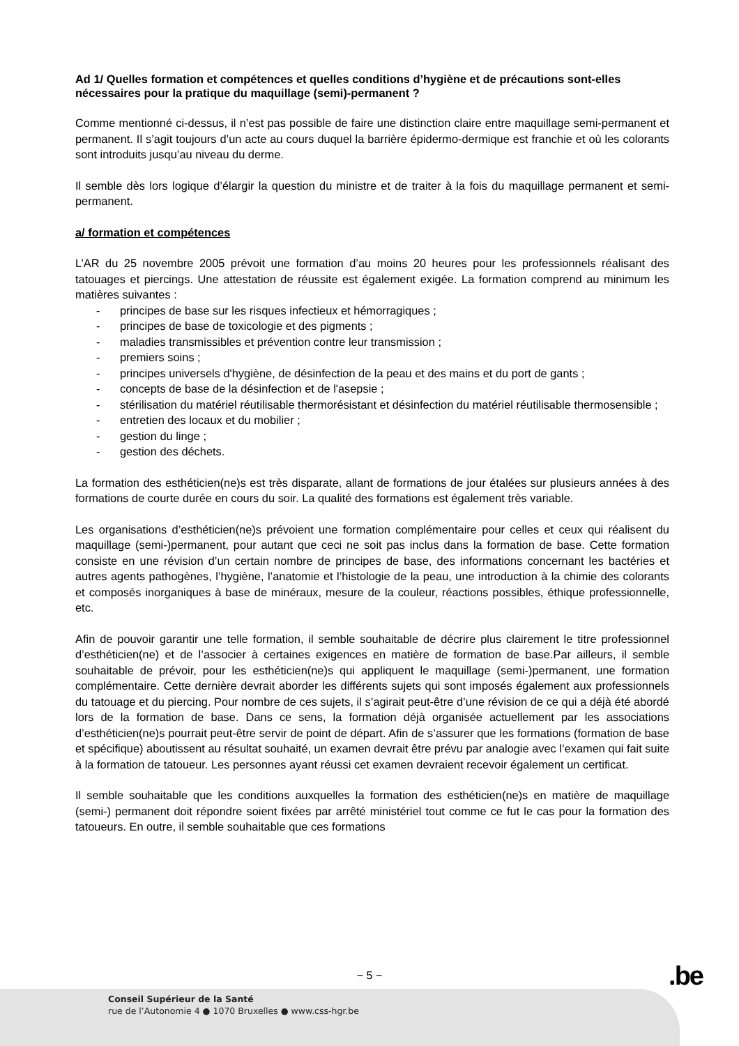Ad 1/ Quelles formation et compétences et quelles conditions d’hygiène et de précautions sont-elles nécessaires pour la pratique du maquillage (semi)-permanent ?
Comme mentionné ci-dessus, il n’est pas possible de faire une distinction claire entre maquillage semi-permanent et permanent. Il s’agit toujours d’un acte au cours duquel la barrière épidermo-dermique est franchie et où les colorants sont introduits jusqu’au niveau du derme.
Il semble dès lors logique d’élargir la question du ministre et de traiter à la fois du maquillage permanent et semi-permanent.
a/ formation et compétences
L’AR du 25 novembre 2005 prévoit une formation d’au moins 20 heures pour les professionnels réalisant des tatouages et piercings. Une attestation de réussite est également exigée. La formation comprend au minimum les matières suivantes :
- principes de base sur les risques infectieux et hémorragiques ;
- principes de base de toxicologie et des pigments ;
- maladies transmissibles et prévention contre leur transmission ;
- premiers soins ;
- principes universels d'hygiène, de désinfection de la peau et des mains et du port de gants ;
- concepts de base de la désinfection et de l'asepsie ;
- stérilisation du matériel réutilisable thermorésistant et désinfection du matériel réutilisable thermosensible ;
- entretien des locaux et du mobilier ;
- gestion du linge ;
- gestion des déchets.
La formation des esthéticien(ne)s est très disparate, allant de formations de jour étalées sur plusieurs années à des formations de courte durée en cours du soir. La qualité des formations est également très variable.
Les organisations d’esthéticien(ne)s prévoient une formation complémentaire pour celles et ceux qui réalisent du maquillage (semi-)permanent, pour autant que ceci ne soit pas inclus dans la formation de base. Cette formation consiste en une révision d’un certain nombre de principes de base, des informations concernant les bactéries et autres agents pathogènes, l’hygiène, l’anatomie et l’histologie de la peau, une introduction à la chimie des colorants et composés inorganiques à base de minéraux, mesure de la couleur, réactions possibles, éthique professionnelle, etc.
Afin de pouvoir garantir une telle formation, il semble souhaitable de décrire plus clairement le titre professionnel d’esthéticien(ne) et de l’associer à certaines exigences en matière de formation de base.Par ailleurs, il semble souhaitable de prévoir, pour les esthéticien(ne)s qui appliquent le maquillage (semi-)permanent, une formation complémentaire. Cette dernière devrait aborder les différents sujets qui sont imposés également aux professionnels du tatouage et du piercing. Pour nombre de ces sujets, il s’agirait peut-être d’une révision de ce qui a déjà été abordé lors de la formation de base. Dans ce sens, la formation déjà organisée actuellement par les associations d’esthéticien(ne)s pourrait peut-être servir de point de départ. Afin de s’assurer que les formations (formation de base et spécifique) aboutissent au résultat souhaité, un examen devrait être prévu par analogie avec l’examen qui fait suite à la formation de tatoueur. Les personnes ayant réussi cet examen devraient recevoir également un certificat.
Il semble souhaitable que les conditions auxquelles la formation des esthéticien(ne)s en matière de maquillage (semi-) permanent doit répondre soient fixées par arrêté ministériel tout comme ce fut le cas pour la formation des tatoueurs. En outre, il semble souhaitable que ces formations
− 5 − .be
Conseil Supérieur de la Santé
rue de l’Autonomie 4 ● 1070 Bruxelles ● www.css-hgr.be